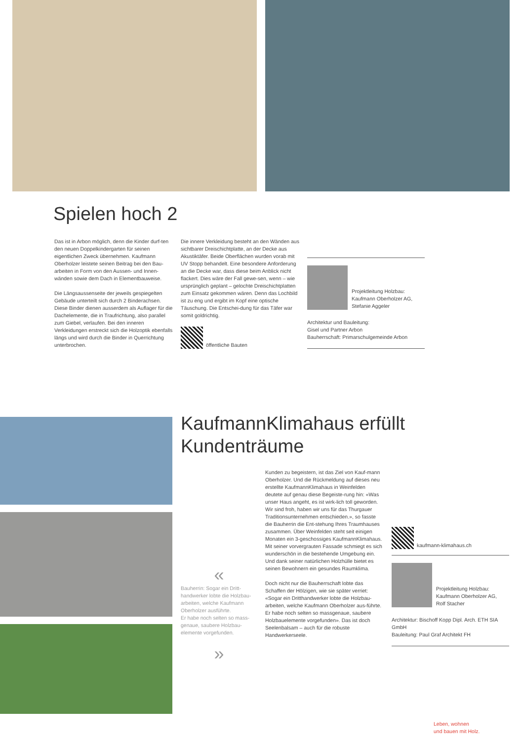Spielen hoch 2
Das ist in Arbon möglich, denn die Kinder durf-ten den neuen Doppelkindergarten für seinen eigentlichen Zweck übernehmen. Kaufmann Oberholzer leistete seinen Beitrag bei den Bau-arbeiten in Form von den Aussen- und Innen-wänden sowie dem Dach in Elementbauweise.
Die Längsaussenseite der jeweils gespiegelten Gebäude unterteilt sich durch 2 Binderachsen. Diese Binder dienen ausserdem als Auflager für die Dachelemente, die in Traufrichtung, also parallel zum Giebel, verlaufen. Bei den inneren Verkleidungen erstreckt sich die Holzoptik ebenfalls längs und wird durch die Binder in Querrichtung unterbrochen.
Die innere Verkleidung besteht an den Wänden aus sichtbarer Dreischichtplatte, an der Decke aus Akustiktäfer. Beide Oberflächen wurden vorab mit UV Stopp behandelt. Eine besondere Anforderung an die Decke war, dass diese beim Anblick nicht flackert. Dies wäre der Fall gewe-sen, wenn – wie ursprünglich geplant – gelochte Dreischichtplatten zum Einsatz gekommen wären. Denn das Lochbild ist zu eng und ergibt im Kopf eine optische Täuschung. Die Entschei-dung für das Täfer war somit goldrichtig.
öffentliche Bauten
Projektleitung Holzbau:
Kaufmann Oberholzer AG,
Stefanie Aggeler
Architektur und Bauleitung:
Gisel und Partner Arbon
Bauherrschaft: Primarschulgemeinde Arbon
KaufmannKlimahaus erfüllt
Kundenträume
«
Bauherrin: Sogar ein Dritt-handwerker lobte die Holzbau-arbeiten, welche Kaufmann Oberholzer ausführte.
Er habe noch selten so mass-genaue, saubere Holzbau-elemente vorgefunden.
»
Kunden zu begeistern, ist das Ziel von Kauf-mann Oberholzer. Und die Rückmeldung auf dieses neu erstellte KaufmannKlimahaus in Weinfelden deutete auf genau diese Begeiste-rung hin: «Was unser Haus angeht, es ist wirk-lich toll geworden. Wir sind froh, haben wir uns für das Thurgauer Traditionsunternehmen entschieden.», so fasste die Bauherrin die Ent-stehung Ihres Traumhauses zusammen. Über Weinfelden steht seit einigen Monaten ein 3-geschossiges KaufmannKlimahaus. Mit seiner vorvergrauten Fassade schmiegt es sich wunderschön in die bestehende Umgebung ein. Und dank seiner natürlichen Holzhülle bietet es seinen Bewohnern ein gesundes Raumklima.
Doch nicht nur die Bauherrschaft lobte das Schaffen der Hölzigen, wie sie später verriet: «Sogar ein Dritthandwerker lobte die Holzbau-arbeiten, welche Kaufmann Oberholzer aus-führte. Er habe noch selten so massgenaue, saubere Holzbauelemente vorgefunden». Das ist doch Seelenbalsam – auch für die robuste Handwerkerseele.
kaufmann-klimahaus.ch
Projektleitung Holzbau:
Kaufmann Oberholzer AG,
Rolf Stacher
Architektur: Bischoff Kopp Dipl. Arch. ETH SIA GmbH
Bauleitung: Paul Graf Architekt FH
Leben, wohnen
und bauen mit Holz.